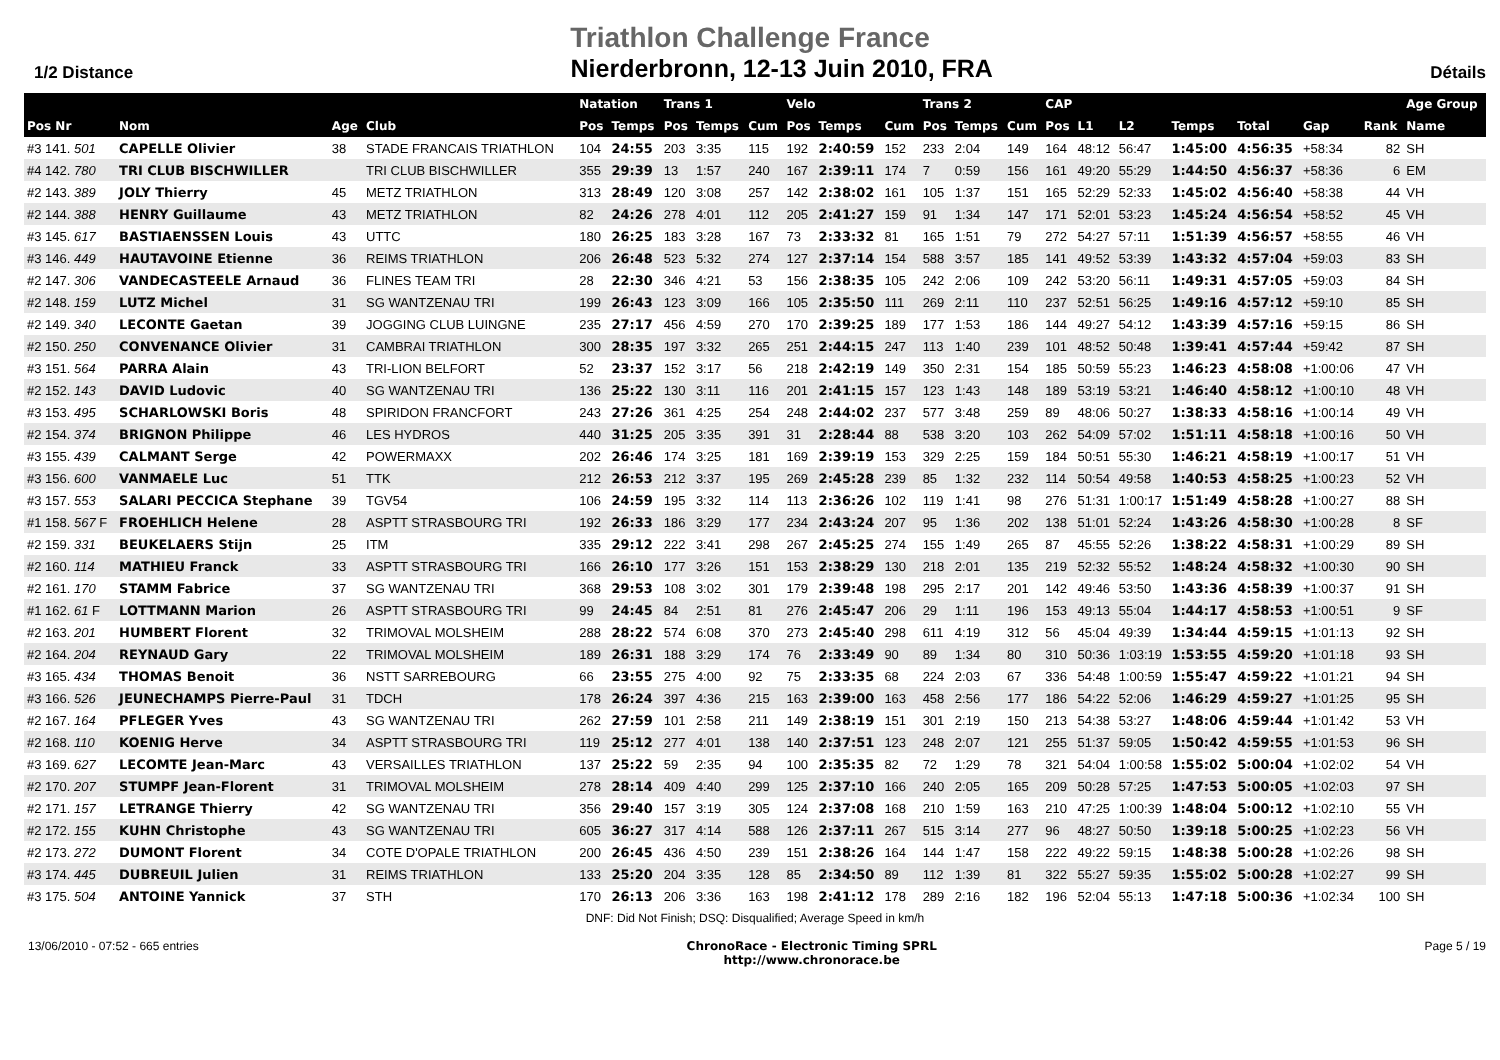Triathlon Challenge France
1/2 Distance Nierderbronn, 12-13 Juin 2010, FRA Détails
| | | | | | Natation | | Trans 1 | | | Velo | | | Trans 2 | | | CAP | | | | | | | Age Group |
| --- | --- | --- | --- | --- | --- | --- | --- | --- | --- | --- | --- | --- | --- | --- | --- | --- | --- | --- | --- | --- | --- | --- | --- |
| Pos Nr | Nom | Age | Club | | Pos | Temps | Pos | Temps | Cum | Pos | Temps | Cum | Pos | Temps | Cum | Pos | L1 | L2 | Temps | Total | Gap | Rank | Name |
| #3 141. 501 | CAPELLE Olivier | 38 | STADE FRANCAIS TRIATHLON | | 104 | 24:55 | 203 | 3:35 | 115 | 192 | 2:40:59 | 152 | 233 | 2:04 | 149 | 164 | 48:12 | 56:47 | 1:45:00 | 4:56:35 | +58:34 | 82 | SH |
| #4 142. 780 | TRI CLUB BISCHWILLER | | TRI CLUB BISCHWILLER | | 355 | 29:39 | 13 | 1:57 | 240 | 167 | 2:39:11 | 174 | 7 | 0:59 | 156 | 161 | 49:20 | 55:29 | 1:44:50 | 4:56:37 | +58:36 | 6 | EM |
| #2 143. 389 | JOLY Thierry | 45 | METZ TRIATHLON | | 313 | 28:49 | 120 | 3:08 | 257 | 142 | 2:38:02 | 161 | 105 | 1:37 | 151 | 165 | 52:29 | 52:33 | 1:45:02 | 4:56:40 | +58:38 | 44 | VH |
| #2 144. 388 | HENRY Guillaume | 43 | METZ TRIATHLON | | 82 | 24:26 | 278 | 4:01 | 112 | 205 | 2:41:27 | 159 | 91 | 1:34 | 147 | 171 | 52:01 | 53:23 | 1:45:24 | 4:56:54 | +58:52 | 45 | VH |
| #3 145. 617 | BASTIAENSSEN Louis | 43 | UTTC | | 180 | 26:25 | 183 | 3:28 | 167 | 73 | 2:33:32 | 81 | 165 | 1:51 | 79 | 272 | 54:27 | 57:11 | 1:51:39 | 4:56:57 | +58:55 | 46 | VH |
| #3 146. 449 | HAUTAVOINE Etienne | 36 | REIMS TRIATHLON | | 206 | 26:48 | 523 | 5:32 | 274 | 127 | 2:37:14 | 154 | 588 | 3:57 | 185 | 141 | 49:52 | 53:39 | 1:43:32 | 4:57:04 | +59:03 | 83 | SH |
| #2 147. 306 | VANDECASTEELE Arnaud | 36 | FLINES TEAM TRI | | 28 | 22:30 | 346 | 4:21 | 53 | 156 | 2:38:35 | 105 | 242 | 2:06 | 109 | 242 | 53:20 | 56:11 | 1:49:31 | 4:57:05 | +59:03 | 84 | SH |
| #2 148. 159 | LUTZ Michel | 31 | SG WANTZENAU TRI | | 199 | 26:43 | 123 | 3:09 | 166 | 105 | 2:35:50 | 111 | 269 | 2:11 | 110 | 237 | 52:51 | 56:25 | 1:49:16 | 4:57:12 | +59:10 | 85 | SH |
| #2 149. 340 | LECONTE Gaetan | 39 | JOGGING CLUB LUINGNE | | 235 | 27:17 | 456 | 4:59 | 270 | 170 | 2:39:25 | 189 | 177 | 1:53 | 186 | 144 | 49:27 | 54:12 | 1:43:39 | 4:57:16 | +59:15 | 86 | SH |
| #2 150. 250 | CONVENANCE Olivier | 31 | CAMBRAI TRIATHLON | | 300 | 28:35 | 197 | 3:32 | 265 | 251 | 2:44:15 | 247 | 113 | 1:40 | 239 | 101 | 48:52 | 50:48 | 1:39:41 | 4:57:44 | +59:42 | 87 | SH |
| #3 151. 564 | PARRA Alain | 43 | TRI-LION BELFORT | | 52 | 23:37 | 152 | 3:17 | 56 | 218 | 2:42:19 | 149 | 350 | 2:31 | 154 | 185 | 50:59 | 55:23 | 1:46:23 | 4:58:08 | +1:00:06 | 47 | VH |
| #2 152. 143 | DAVID Ludovic | 40 | SG WANTZENAU TRI | | 136 | 25:22 | 130 | 3:11 | 116 | 201 | 2:41:15 | 157 | 123 | 1:43 | 148 | 189 | 53:19 | 53:21 | 1:46:40 | 4:58:12 | +1:00:10 | 48 | VH |
| #3 153. 495 | SCHARLOWSKI Boris | 48 | SPIRIDON FRANCFORT | | 243 | 27:26 | 361 | 4:25 | 254 | 248 | 2:44:02 | 237 | 577 | 3:48 | 259 | 89 | 48:06 | 50:27 | 1:38:33 | 4:58:16 | +1:00:14 | 49 | VH |
| #2 154. 374 | BRIGNON Philippe | 46 | LES HYDROS | | 440 | 31:25 | 205 | 3:35 | 391 | 31 | 2:28:44 | 88 | 538 | 3:20 | 103 | 262 | 54:09 | 57:02 | 1:51:11 | 4:58:18 | +1:00:16 | 50 | VH |
| #3 155. 439 | CALMANT Serge | 42 | POWERMAXX | | 202 | 26:46 | 174 | 3:25 | 181 | 169 | 2:39:19 | 153 | 329 | 2:25 | 159 | 184 | 50:51 | 55:30 | 1:46:21 | 4:58:19 | +1:00:17 | 51 | VH |
| #3 156. 600 | VANMAELE Luc | 51 | TTK | | 212 | 26:53 | 212 | 3:37 | 195 | 269 | 2:45:28 | 239 | 85 | 1:32 | 232 | 114 | 50:54 | 49:58 | 1:40:53 | 4:58:25 | +1:00:23 | 52 | VH |
| #3 157. 553 | SALARI PECCICA Stephane | 39 | TGV54 | | 106 | 24:59 | 195 | 3:32 | 114 | 113 | 2:36:26 | 102 | 119 | 1:41 | 98 | 276 | 51:31 | 1:00:17 | 1:51:49 | 4:58:28 | +1:00:27 | 88 | SH |
| #1 158. 567 F | FROEHLICH Helene | 28 | ASPTT STRASBOURG TRI | | 192 | 26:33 | 186 | 3:29 | 177 | 234 | 2:43:24 | 207 | 95 | 1:36 | 202 | 138 | 51:01 | 52:24 | 1:43:26 | 4:58:30 | +1:00:28 | 8 | SF |
| #2 159. 331 | BEUKELAERS Stijn | 25 | ITM | | 335 | 29:12 | 222 | 3:41 | 298 | 267 | 2:45:25 | 274 | 155 | 1:49 | 265 | 87 | 45:55 | 52:26 | 1:38:22 | 4:58:31 | +1:00:29 | 89 | SH |
| #2 160. 114 | MATHIEU Franck | 33 | ASPTT STRASBOURG TRI | | 166 | 26:10 | 177 | 3:26 | 151 | 153 | 2:38:29 | 130 | 218 | 2:01 | 135 | 219 | 52:32 | 55:52 | 1:48:24 | 4:58:32 | +1:00:30 | 90 | SH |
| #2 161. 170 | STAMM Fabrice | 37 | SG WANTZENAU TRI | | 368 | 29:53 | 108 | 3:02 | 301 | 179 | 2:39:48 | 198 | 295 | 2:17 | 201 | 142 | 49:46 | 53:50 | 1:43:36 | 4:58:39 | +1:00:37 | 91 | SH |
| #1 162. 61 F | LOTTMANN Marion | 26 | ASPTT STRASBOURG TRI | | 99 | 24:45 | 84 | 2:51 | 81 | 276 | 2:45:47 | 206 | 29 | 1:11 | 196 | 153 | 49:13 | 55:04 | 1:44:17 | 4:58:53 | +1:00:51 | 9 | SF |
| #2 163. 201 | HUMBERT Florent | 32 | TRIMOVAL MOLSHEIM | | 288 | 28:22 | 574 | 6:08 | 370 | 273 | 2:45:40 | 298 | 611 | 4:19 | 312 | 56 | 45:04 | 49:39 | 1:34:44 | 4:59:15 | +1:01:13 | 92 | SH |
| #2 164. 204 | REYNAUD Gary | 22 | TRIMOVAL MOLSHEIM | | 189 | 26:31 | 188 | 3:29 | 174 | 76 | 2:33:49 | 90 | 89 | 1:34 | 80 | 310 | 50:36 | 1:03:19 | 1:53:55 | 4:59:20 | +1:01:18 | 93 | SH |
| #3 165. 434 | THOMAS Benoit | 36 | NSTT SARREBOURG | | 66 | 23:55 | 275 | 4:00 | 92 | 75 | 2:33:35 | 68 | 224 | 2:03 | 67 | 336 | 54:48 | 1:00:59 | 1:55:47 | 4:59:22 | +1:01:21 | 94 | SH |
| #3 166. 526 | JEUNECHAMPS Pierre-Paul | 31 | TDCH | | 178 | 26:24 | 397 | 4:36 | 215 | 163 | 2:39:00 | 163 | 458 | 2:56 | 177 | 186 | 54:22 | 52:06 | 1:46:29 | 4:59:27 | +1:01:25 | 95 | SH |
| #2 167. 164 | PFLEGER Yves | 43 | SG WANTZENAU TRI | | 262 | 27:59 | 101 | 2:58 | 211 | 149 | 2:38:19 | 151 | 301 | 2:19 | 150 | 213 | 54:38 | 53:27 | 1:48:06 | 4:59:44 | +1:01:42 | 53 | VH |
| #2 168. 110 | KOENIG Herve | 34 | ASPTT STRASBOURG TRI | | 119 | 25:12 | 277 | 4:01 | 138 | 140 | 2:37:51 | 123 | 248 | 2:07 | 121 | 255 | 51:37 | 59:05 | 1:50:42 | 4:59:55 | +1:01:53 | 96 | SH |
| #3 169. 627 | LECOMTE Jean-Marc | 43 | VERSAILLES TRIATHLON | | 137 | 25:22 | 59 | 2:35 | 94 | 100 | 2:35:35 | 82 | 72 | 1:29 | 78 | 321 | 54:04 | 1:00:58 | 1:55:02 | 5:00:04 | +1:02:02 | 54 | VH |
| #2 170. 207 | STUMPF Jean-Florent | 31 | TRIMOVAL MOLSHEIM | | 278 | 28:14 | 409 | 4:40 | 299 | 125 | 2:37:10 | 166 | 240 | 2:05 | 165 | 209 | 50:28 | 57:25 | 1:47:53 | 5:00:05 | +1:02:03 | 97 | SH |
| #2 171. 157 | LETRANGE Thierry | 42 | SG WANTZENAU TRI | | 356 | 29:40 | 157 | 3:19 | 305 | 124 | 2:37:08 | 168 | 210 | 1:59 | 163 | 210 | 47:25 | 1:00:39 | 1:48:04 | 5:00:12 | +1:02:10 | 55 | VH |
| #2 172. 155 | KUHN Christophe | 43 | SG WANTZENAU TRI | | 605 | 36:27 | 317 | 4:14 | 588 | 126 | 2:37:11 | 267 | 515 | 3:14 | 277 | 96 | 48:27 | 50:50 | 1:39:18 | 5:00:25 | +1:02:23 | 56 | VH |
| #2 173. 272 | DUMONT Florent | 34 | COTE D'OPALE TRIATHLON | | 200 | 26:45 | 436 | 4:50 | 239 | 151 | 2:38:26 | 164 | 144 | 1:47 | 158 | 222 | 49:22 | 59:15 | 1:48:38 | 5:00:28 | +1:02:26 | 98 | SH |
| #3 174. 445 | DUBREUIL Julien | 31 | REIMS TRIATHLON | | 133 | 25:20 | 204 | 3:35 | 128 | 85 | 2:34:50 | 89 | 112 | 1:39 | 81 | 322 | 55:27 | 59:35 | 1:55:02 | 5:00:28 | +1:02:27 | 99 | SH |
| #3 175. 504 | ANTOINE Yannick | 37 | STH | | 170 | 26:13 | 206 | 3:36 | 163 | 198 | 2:41:12 | 178 | 289 | 2:16 | 182 | 196 | 52:04 | 55:13 | 1:47:18 | 5:00:36 | +1:02:34 | 100 | SH |
| DNF: Did Not Finish; DSQ: Disqualified; Average Speed in km/h | | | | | | | | | | | | | | | | | | | | | | | |
13/06/2010 - 07:52 - 665 entries ChronoRace - Electronic Timing SPRL
http://www.chronorace.be Page 5 / 19